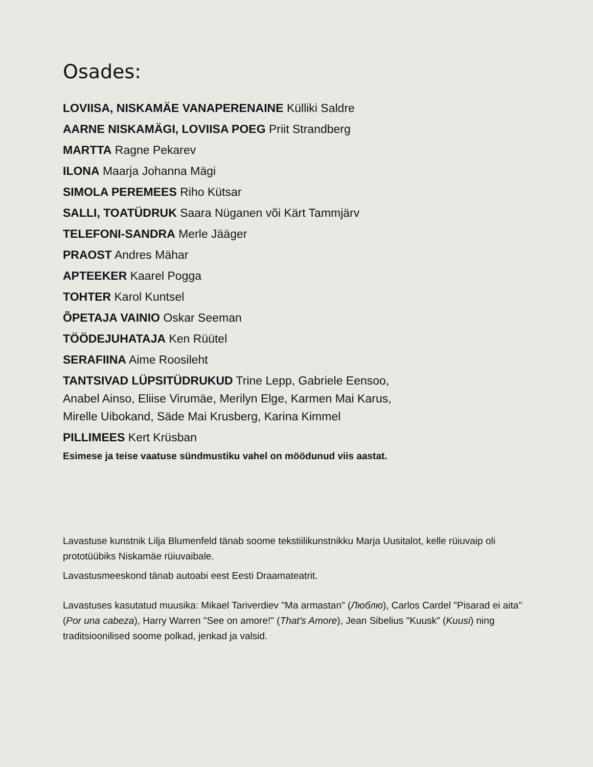Osades:
LOVIISA, NISKAMÄE VANAPERENAINE Külliki Saldre
AARNE NISKAMÄGI, LOVIISA POEG Priit Strandberg
MARTTA Ragne Pekarev
ILONA Maarja Johanna Mägi
SIMOLA PEREMEES Riho Kütsar
SALLI, TOATÜDRUK Saara Nüganen või Kärt Tammjärv
TELEFONI-SANDRA Merle Jääger
PRAOST Andres Mähar
APTEEKER Kaarel Pogga
TOHTER Karol Kuntsel
ÕPETAJA VAINIO Oskar Seeman
TÖÖDEJUHATAJA Ken Rüütel
SERAFIINA Aime Roosileht
TANTSIVAD LÜPSITÜDRUKUD Trine Lepp, Gabriele Eensoo,
Anabel Ainso, Eliise Virumäe, Merilyn Elge, Karmen Mai Karus,
Mirelle Uibokand, Säde Mai Krusberg, Karina Kimmel
PILLIMEES Kert Krüsban
Esimese ja teise vaatuse sündmustiku vahel on möödunud viis aastat.
Lavastuse kunstnik Lilja Blumenfeld tänab soome tekstiilikunstnikku Marja Uusitalot, kelle rüiuvaip oli prototüübiks Niskamäe rüiuvaibale.
Lavastusmeeskond tänab autoabi eest Eesti Draamateatrit.
Lavastuses kasutatud muusika: Mikael Tariverdiev "Ma armastan" (Люблю), Carlos Cardel "Pisarad ei aita" (Por una cabeza), Harry Warren "See on amore!" (That's Amore), Jean Sibelius "Kuusk" (Kuusi) ning traditsioonilised soome polkad, jenkad ja valsid.